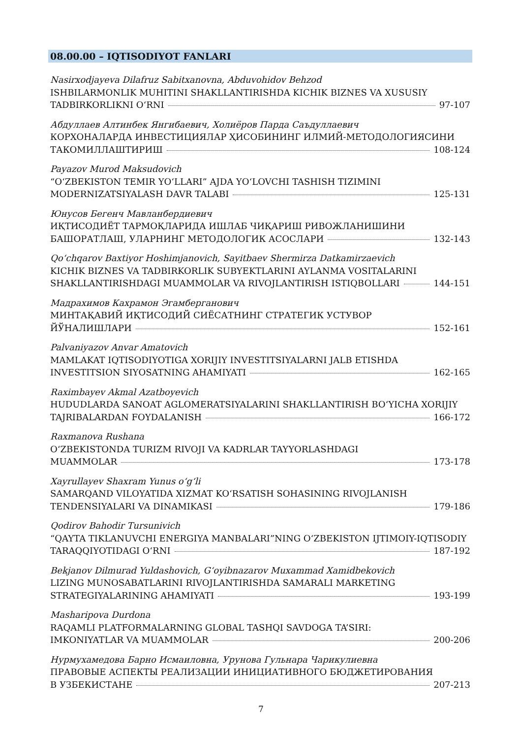08.00.00 – IQTISODIYOT FANLARI
Nasirxodjayeva Dilafruz Sabitxanovna, Abduvohidov Behzod
ISHBILARMONLIK MUHITINI SHAKLLANTIRISHDA KICHIK BIZNES VA XUSUSIY
TADBIRKORLIKNI O‘RNI 97-107
Абдуллаев Алтинбек Янгибаевич, Холиёров Парда Саъдуллаевич
КОРХОНАЛАРДА ИНВЕСТИЦИЯЛАР ҲИСОБИНИНГ ИЛМИЙ-МЕТОДОЛОГИЯСИНИ
ТАКОМИЛЛАШТИРИШ 108-124
Payazov Murod Maksudovich
“O‘ZBEKISTON TEMIR YO‘LLARI” AJDA YO‘LOVCHI TASHISH TIZIMINI
MODERNIZATSIYALASH DAVR TALABI 125-131
Юнусов Бегенч Мавланбердиевич
ИҚТИСОДИЁТ ТАРМОҚЛАРИДА ИШЛАБ ЧИҚАРИШ РИВОЖЛАНИШИНИ
БАШОРАТЛАШ, УЛАРНИНГ МЕТОДОЛОГИК АСОСЛАРИ 132-143
Qo‘chqarov Baxtiyor Hoshimjanovich, Sayitbaev Shermirza Datkamirzaevich
KICHIK BIZNES VA TADBIRKORLIK SUBYEKTLARINI AYLANMA VOSITALARINI
SHAKLLANTIRISHDAGI MUAMMOLAR VA RIVOJLANTIRISH ISTIQBOLLARI 144-151
Мадрахимов Кахрамон Эгамберганович
МИНТАҚАВИЙ ИҚТИСОДИЙ СИЁСАТНИНГ СТРАТЕГИК УСТУВОР
ЙЎНАЛИШЛАРИ 152-161
Palvaniyazov Anvar Amatovich
MAMLAKAT IQTISODIYOTIGA XORIJIY INVESTITSIYALARNI JALB ETISHDA
INVESTITSION SIYOSATNING AHAMIYATI 162-165
Raximbayev Akmal Azatboyevich
HUDUDLARDA SANOAT AGLOMERATSIYALARINI SHAKLLANTIRISH BO‘YICHA XORIJIY
TAJRIBALARDAN FOYDALANISH 166-172
Raxmanova Rushana
O‘ZBEKISTONDA TURIZM RIVOJI VA KADRLAR TAYYORLASHDAGI
MUAMMOLAR 173-178
Xayrullayev Shaxram Yunus o‘g‘li
SAMARQAND VILOYATIDA XIZMAT KO‘RSATISH SOHASINING RIVOJLANISH
TENDENSIYALARI VA DINAMIKASI 179-186
Qodirov Bahodir Tursunivich
“QAYTA TIKLANUVCHI ENERGIYA MANBALARI”NING O‘ZBEKISTON IJTIMOIY-IQTISODIY
TARAQQIYOTIDAGI O‘RNI 187-192
Bekjanov Dilmurad Yuldashovich, G‘oyibnazarov Muxammad Xamidbekovich
LIZING MUNOSABATLARINI RIVOJLANTIRISHDA SAMARALI MARKETING
STRATEGIYALARINING AHAMIYATI 193-199
Masharipova Durdona
RAQAMLI PLATFORMALARNING GLOBAL TASHQI SAVDOGA TA’SIRI:
IMKONIYATLAR VA MUAMMOLAR 200-206
Нурмухамедова Барно Исмаиловна, Урунова Гульнара Чарикулиевна
ПРАВОВЫЕ АСПЕКТЫ РЕАЛИЗАЦИИ ИНИЦИАТИВНОГО БЮДЖЕТИРОВАНИЯ
В УЗБЕКИСТАНЕ 207-213
7